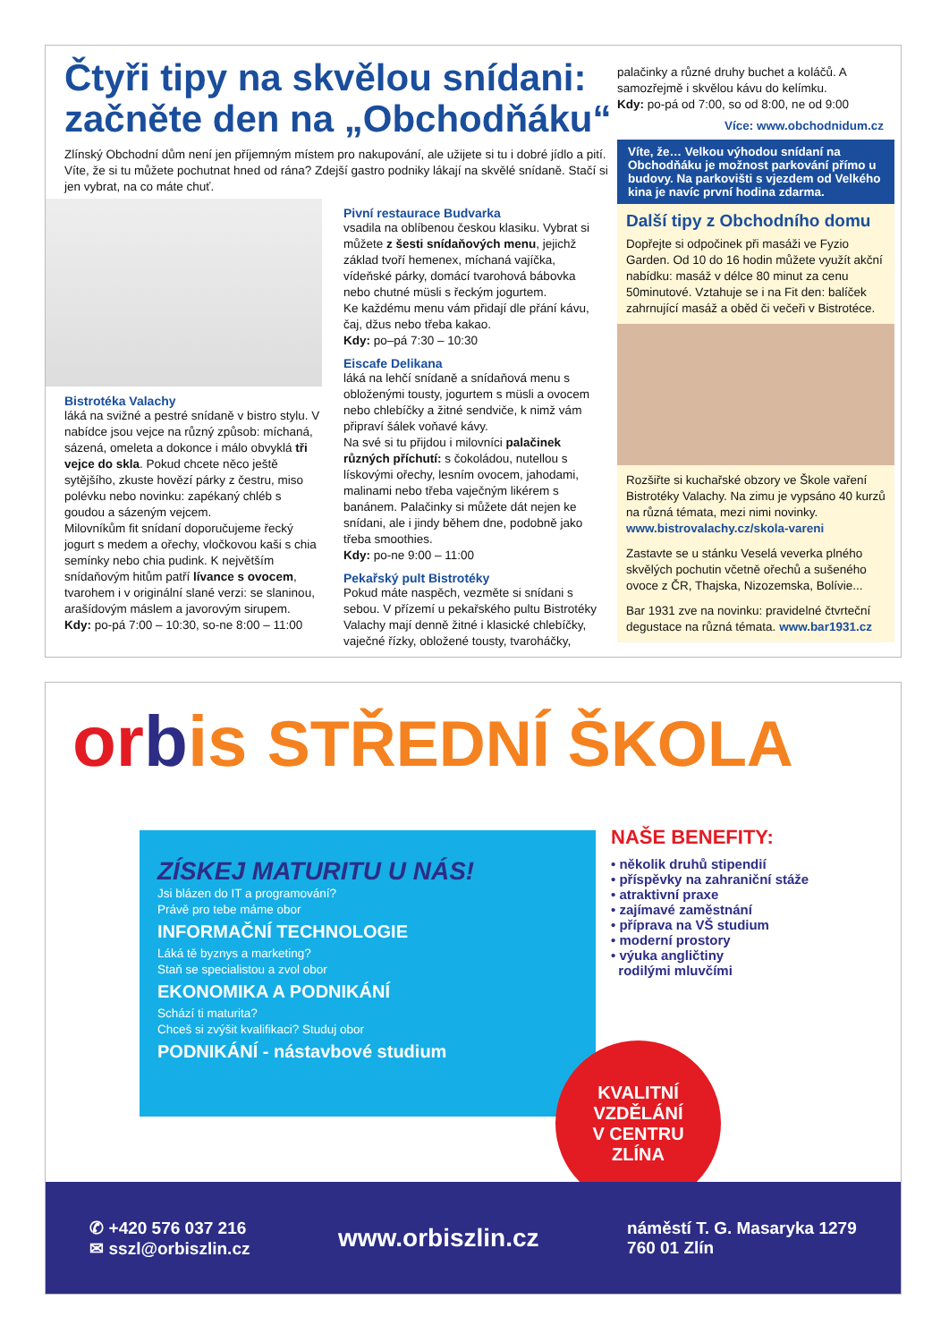Čtyři tipy na skvělou snídani: začněte den na „Obchodňáku“
Zlínský Obchodní dům není jen příjemným místem pro nakupování, ale užijete si tu i dobré jídlo a pití. Víte, že si tu můžete pochutnat hned od rána? Zdejší gastro podniky lákají na skvělé snídaně. Stačí si jen vybrat, na co máte chuť.
Bistrotéka Valachy
láká na svižné a pestré snídaně v bistro stylu. V nabídce jsou vejce na různý způsob: míchaná, sázená, omeleta a dokonce i málo obvyklá tři vejce do skla. Pokud chcete něco ještě sytějšího, zkuste hovězí párky z čestru, miso polévku nebo novinku: zapékaný chléb s goudou a sázeným vejcem.
Milovníkům fit snídaní doporučujeme řecký jogurt s medem a ořechy, vločkovou kaši s chia semínky nebo chia pudink. K největším snídaňovým hitům patří lívance s ovocem, tvarohem i v originální slané verzi: se slaninou, arašídovým máslem a javorovým sirupem.
Kdy: po-pá 7:00 – 10:30, so-ne 8:00 – 11:00
Pivní restaurace Budvarka
vsadila na oblíbenou českou klasiku. Vybrat si můžete z šesti snídaňových menu, jejichž základ tvoří hemenex, míchaná vajíčka, vídeňské párky, domácí tvarohová bábovka nebo chutné müsli s řeckým jogurtem.
Ke každému menu vám přidají dle přání kávu, čaj, džus nebo třeba kakao.
Kdy: po–pá 7:30 – 10:30
Eiscafe Delikana
láká na lehčí snídaně a snídaňová menu s obloženými tousty, jogurtem s müsli a ovocem nebo chlebíčky a žitné sendviče, k nimž vám připraví šálek voňavé kávy.
Na své si tu přijdou i milovníci palačinek různých příchutí: s čokoládou, nutellou s lískovými ořechy, lesním ovocem, jahodami, malinami nebo třeba vaječným likérem s banánem. Palačinky si můžete dát nejen ke snídani, ale i jindy během dne, podobně jako třeba smoothies.
Kdy: po-ne 9:00 – 11:00
Pekařský pult Bistrotéky
Pokud máte naspěch, vezměte si snídani s sebou. V přízemí u pekařského pultu Bistrotéky Valachy mají denně žitné i klasické chlebíčky, vaječné řízky, obložené tousty, tvaroháčky,
palačinky a různé druhy buchet a koláčů. A samozřejmě i skvělou kávu do kelímku.
Kdy: po-pá od 7:00, so od 8:00, ne od 9:00
Více: www.obchodnidum.cz
Víte, že… Velkou výhodou snídaní na Obchodňáku je možnost parkování přímo u budovy. Na parkovišti s vjezdem od Velkého kina je navíc první hodina zdarma.
Další tipy z Obchodního domu
Dopřejte si odpočinek při masáži ve Fyzio Garden. Od 10 do 16 hodin můžete využít akční nabídku: masáž v délce 80 minut za cenu 50minutové. Vztahuje se i na Fit den: balíček zahrnující masáž a oběd či večeři v Bistrotéce.
Rozšiřte si kuchařské obzory ve Škole vaření Bistrotéky Valachy. Na zimu je vypsáno 40 kurzů na různá témata, mezi nimi novinky.
www.bistrovalachy.cz/skola-vareni
Zastavte se u stánku Veselá veverka plného skvělých pochutin včetně ořechů a sušeného ovoce z ČR, Thajska, Nizozemska, Bolívie...
Bar 1931 zve na novinku: pravidelné čtvrteční degustace na různá témata. www.bar1931.cz
or bis STŘEDNÍ ŠKOLA
ZÍSKEJ MATURITU U NÁS!
Jsi blázen do IT a programování?
Právě pro tebe máme obor
INFORMAČNÍ TECHNOLOGIE
Láká tě byznys a marketing?
Staň se specialistou a zvol obor
EKONOMIKA A PODNIKÁNÍ
Schází ti maturita?
Chceš si zvýšit kvalifikaci? Studuj obor
PODNIKÁNÍ - nástavbové studium
NAŠE BENEFITY:
• několik druhů stipendií
• příspěvky na zahraniční stáže
• atraktivní praxe
• zajímavé zaměstnání
• příprava na VŠ studium
• moderní prostory
• výuka angličtiny
rodilými mluvčími
KVALITNÍ
VZDĚLÁNÍ
V CENTRU
ZLÍNA
✆ +420 576 037 216
✉ sszl@orbiszlin.cz
www.orbiszlin.cz
náměstí T. G. Masaryka 1279
760 01 Zlín